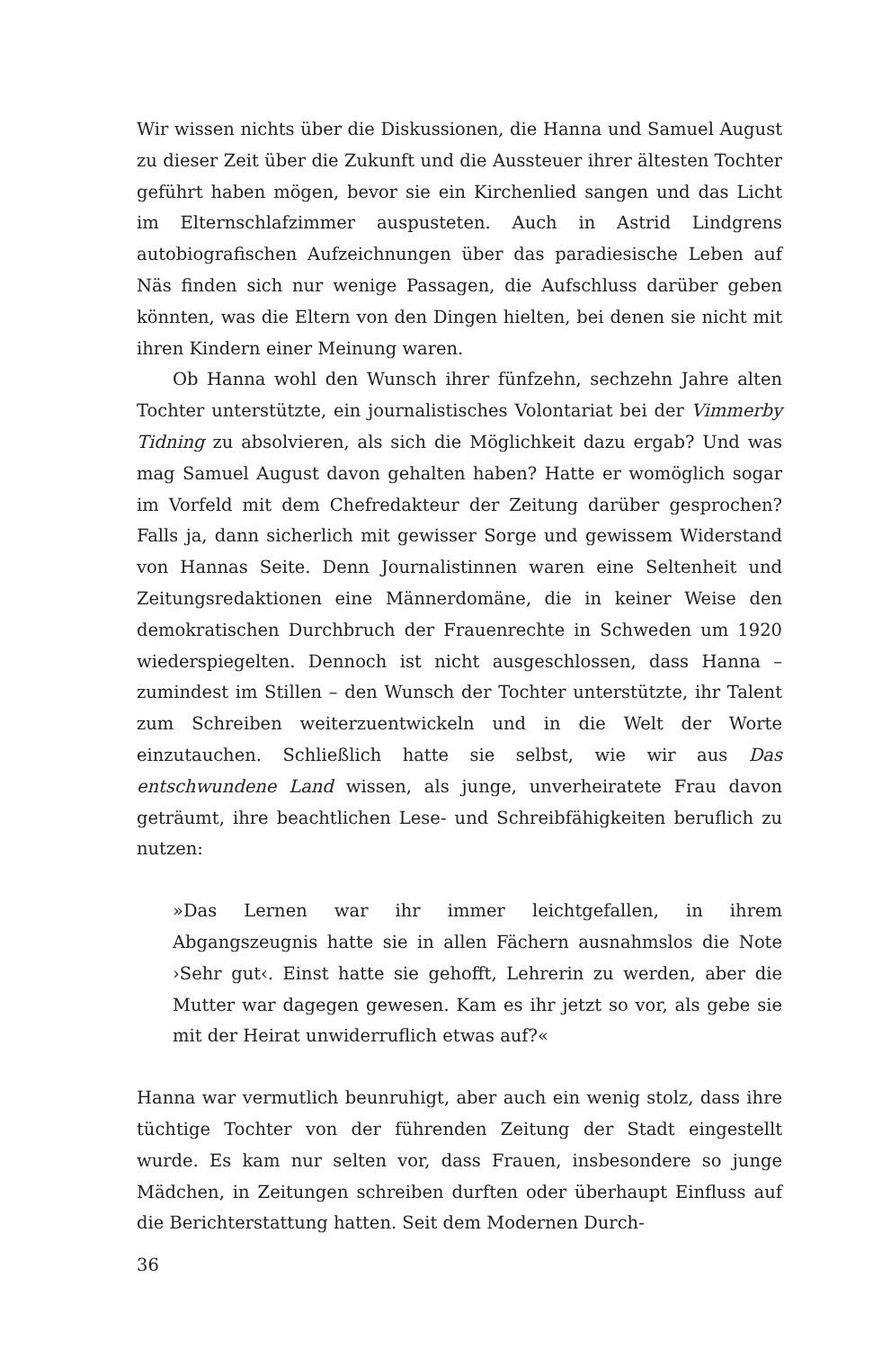Wir wissen nichts über die Diskussionen, die Hanna und Samuel August zu dieser Zeit über die Zukunft und die Aussteuer ihrer ältesten Tochter geführt haben mögen, bevor sie ein Kirchenlied sangen und das Licht im Elternschlafzimmer auspusteten. Auch in Astrid Lindgrens autobiografischen Aufzeichnungen über das paradiesische Leben auf Näs finden sich nur wenige Passagen, die Aufschluss darüber geben könnten, was die Eltern von den Dingen hielten, bei denen sie nicht mit ihren Kindern einer Meinung waren.
Ob Hanna wohl den Wunsch ihrer fünfzehn, sechzehn Jahre alten Tochter unterstützte, ein journalistisches Volontariat bei der Vimmerby Tidning zu absolvieren, als sich die Möglichkeit dazu ergab? Und was mag Samuel August davon gehalten haben? Hatte er womöglich sogar im Vorfeld mit dem Chefredakteur der Zeitung darüber gesprochen? Falls ja, dann sicherlich mit gewisser Sorge und gewissem Widerstand von Hannas Seite. Denn Journalistinnen waren eine Seltenheit und Zeitungsredaktionen eine Männerdomäne, die in keiner Weise den demokratischen Durchbruch der Frauenrechte in Schweden um 1920 wiederspiegelten. Dennoch ist nicht ausgeschlossen, dass Hanna – zumindest im Stillen – den Wunsch der Tochter unterstützte, ihr Talent zum Schreiben weiterzuentwickeln und in die Welt der Worte einzutauchen. Schließlich hatte sie selbst, wie wir aus Das entschwundene Land wissen, als junge, unverheiratete Frau davon geträumt, ihre beachtlichen Lese- und Schreibfähigkeiten beruflich zu nutzen:
»Das Lernen war ihr immer leichtgefallen, in ihrem Abgangszeugnis hatte sie in allen Fächern ausnahmslos die Note ›Sehr gut‹. Einst hatte sie gehofft, Lehrerin zu werden, aber die Mutter war dagegen gewesen. Kam es ihr jetzt so vor, als gebe sie mit der Heirat unwiderruflich etwas auf?«
Hanna war vermutlich beunruhigt, aber auch ein wenig stolz, dass ihre tüchtige Tochter von der führenden Zeitung der Stadt eingestellt wurde. Es kam nur selten vor, dass Frauen, insbesondere so junge Mädchen, in Zeitungen schreiben durften oder überhaupt Einfluss auf die Berichterstattung hatten. Seit dem Modernen Durch-
36